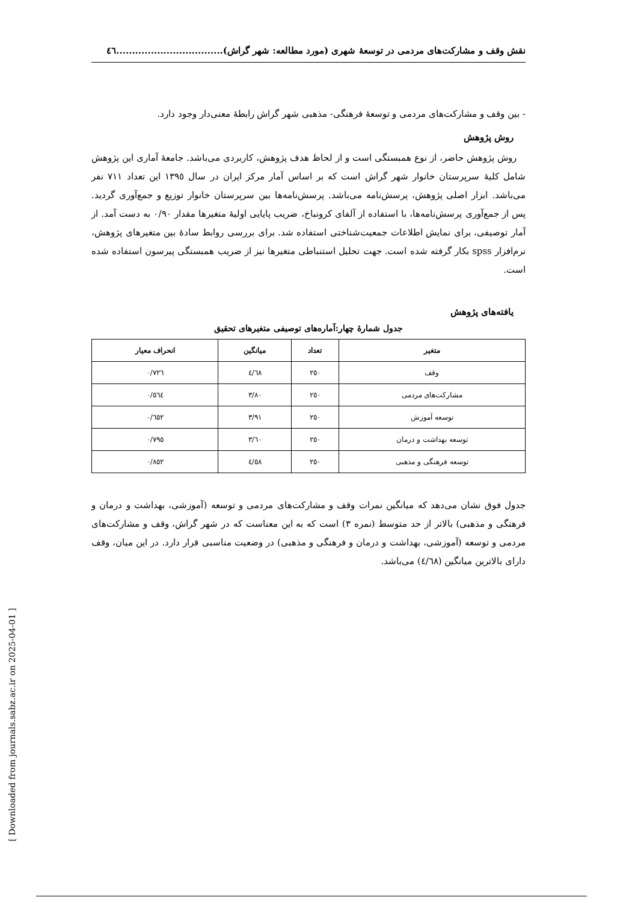نقش وقف و مشارکت‌های مردمی در توسعهٔ شهری (مورد مطالعه: شهر گراش)..................................٤٦
- بین وقف و مشارکت‌های مردمی و توسعهٔ فرهنگی- مذهبی شهر گراش رابطهٔ معنی‌دار وجود دارد.
روش پژوهش
روش پژوهش حاضر، از نوع همبستگی است و از لحاظ هدف پژوهش، کاربردی می‌باشد. جامعهٔ آماری این پژوهش شامل کلیهٔ سرپرستان خانوار شهر گراش است که بر اساس آمار مرکز ایران در سال ١٣٩٥ این تعداد ٧١١ نفر می‌باشد. ابزار اصلی پژوهش، پرسش‌نامه می‌باشد. پرسش‌نامه‌ها بین سرپرستان خانوار توزیع و جمع‌آوری گردید. پس از جمع‌آوری پرسش‌نامه‌ها، با استفاده از آلفای کرونباخ، ضریب پایایی اولیهٔ متغیرها مقدار ٠/٩٠ به دست آمد. از آمار توصیفی، برای نمایش اطلاعات جمعیت‌شناختی استفاده شد. برای بررسی روابط سادهٔ بین متغیرهای پژوهش، نرم‌افزار spss بکار گرفته شده است. جهت تحلیل استنباطی متغیرها نیز از ضریب همبستگی پیرسون استفاده شده است.
یافته‌های پژوهش
جدول شمارهٔ چهار:آماره‌های توصیفی متغیرهای تحقیق
| متغیر | تعداد | میانگین | انحراف معیار |
| --- | --- | --- | --- |
| وقف | ٢٥٠ | ٤/٦٨ | ٠/٧٢٦ |
| مشارکت‌های مردمی | ٢٥٠ | ٣/٨٠ | ٠/٥٦٤ |
| توسعه آموزش | ٢٥٠ | ٣/٩١ | ٠/٦٥٢ |
| توسعه بهداشت و درمان | ٢٥٠ | ٣/٦٠ | ٠/٧٩٥ |
| توسعه فرهنگی و مذهبی | ٢٥٠ | ٤/٥٨ | ٠/٨٥٢ |
جدول فوق نشان می‌دهد که میانگین نمرات وقف و مشارکت‌های مردمی و توسعه (آموزشی، بهداشت و درمان و فرهنگی و مذهبی) بالاتر از حد متوسط (نمره ٣) است که به این معناست که در شهر گراش، وقف و مشارکت‌های مردمی و توسعه (آموزشی، بهداشت و درمان و فرهنگی و مذهبی) در وضعیت مناسبی قرار دارد. در این میان، وقف دارای بالاترین میانگین (٤/٦٨) می‌باشد.
[ Downloaded from journals.sabz.ac.ir on 2025-04-01 ]